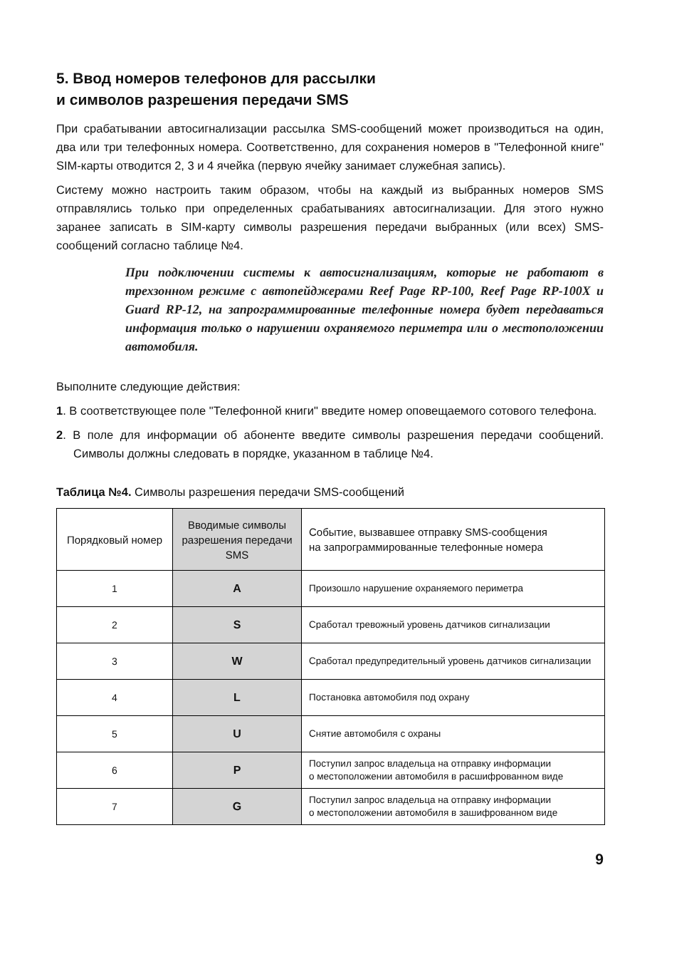5. Ввод номеров телефонов для рассылки
и символов разрешения передачи SMS
При срабатывании автосигнализации рассылка SMS-сообщений может производиться на один, два или три телефонных номера. Соответственно, для сохранения номеров в "Телефонной книге" SIM-карты отводится 2, 3 и 4 ячейка (первую ячейку занимает служебная запись).
Систему можно настроить таким образом, чтобы на каждый из выбранных номеров SMS отправлялись только при определенных срабатываниях автосигнализации. Для этого нужно заранее записать в SIM-карту символы разрешения передачи выбранных (или всех) SMS-сообщений согласно таблице №4.
При подключении системы к автосигнализациям, которые не работают в трехзонном режиме с автопейджерами Reef Page RP-100, Reef Page RP-100X и Guard RP-12, на запрограммированные телефонные номера будет передаваться информация только о нарушении охраняемого периметра или о местоположении автомобиля.
Выполните следующие действия:
1. В соответствующее поле "Телефонной книги" введите номер оповещаемого сотового телефона.
2. В поле для информации об абоненте введите символы разрешения передачи сообщений. Символы должны следовать в порядке, указанном в таблице №4.
Таблица №4. Символы разрешения передачи SMS-сообщений
| Порядковый номер | Вводимые символы разрешения передачи SMS | Событие, вызвавшее отправку SMS-сообщения на запрограммированные телефонные номера |
| --- | --- | --- |
| 1 | A | Произошло нарушение охраняемого периметра |
| 2 | S | Сработал тревожный уровень датчиков сигнализации |
| 3 | W | Сработал предупредительный уровень датчиков сигнализации |
| 4 | L | Постановка автомобиля под охрану |
| 5 | U | Снятие автомобиля с охраны |
| 6 | P | Поступил запрос владельца на отправку информации о местоположении автомобиля в расшифрованном виде |
| 7 | G | Поступил запрос владельца на отправку информации о местоположении автомобиля в зашифрованном виде |
9